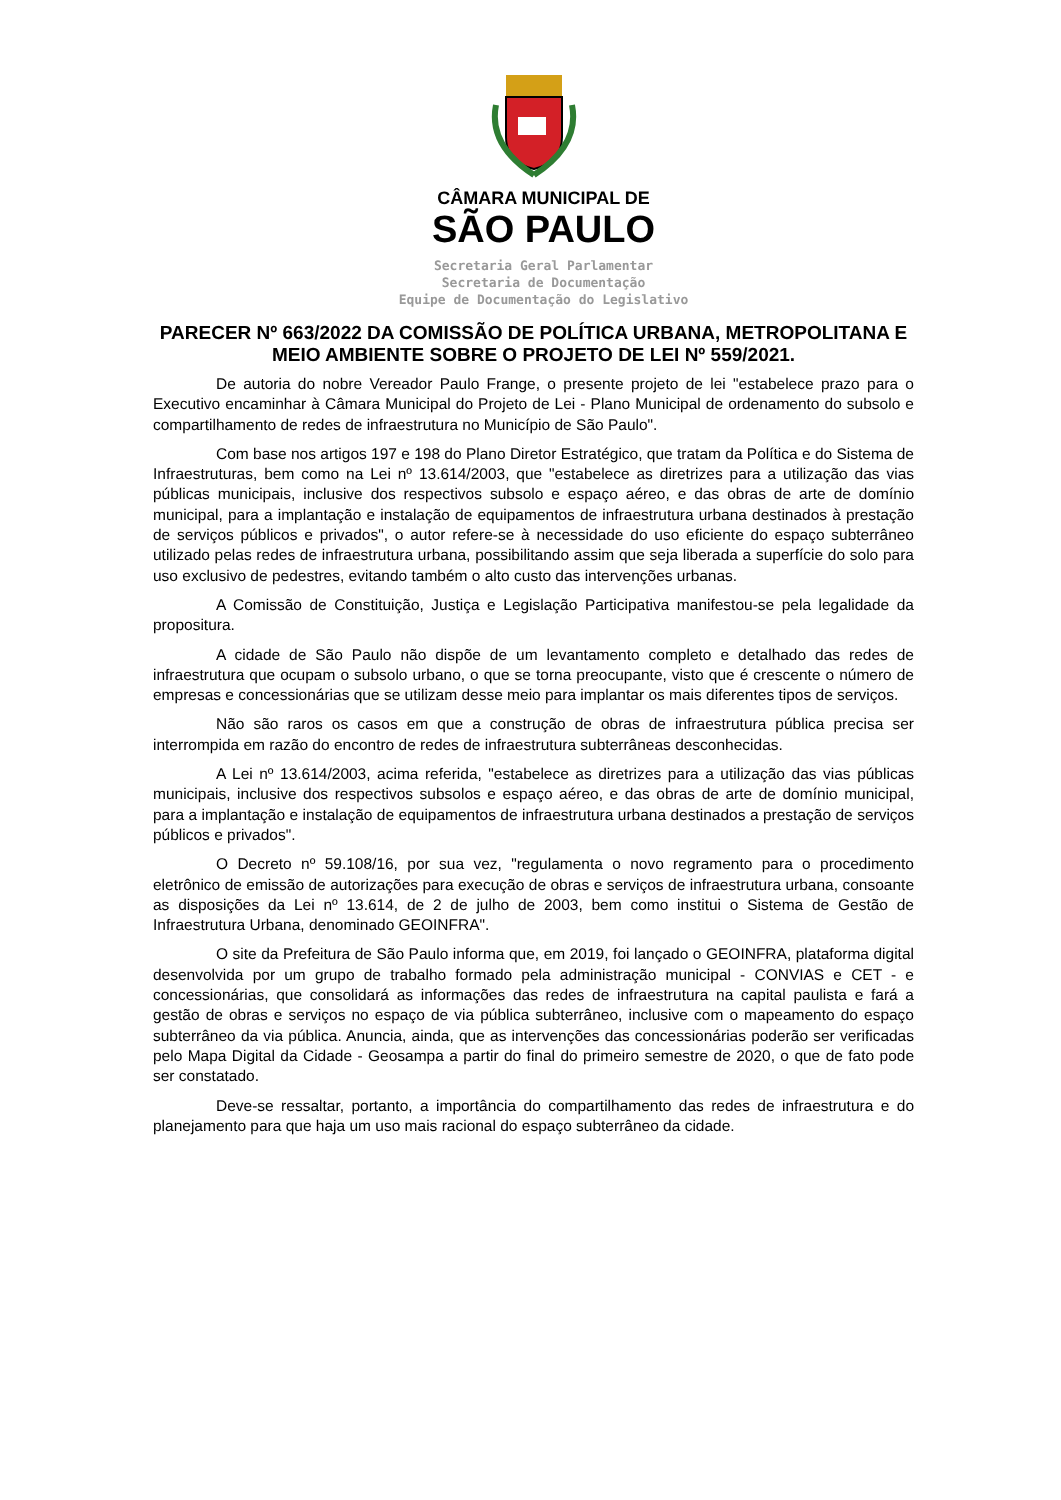CÂMARA MUNICIPAL DE
SÃO PAULO
Secretaria Geral Parlamentar
Secretaria de Documentação
Equipe de Documentação do Legislativo
PARECER Nº 663/2022 DA COMISSÃO DE POLÍTICA URBANA, METROPOLITANA E MEIO AMBIENTE SOBRE O PROJETO DE LEI Nº 559/2021.
De autoria do nobre Vereador Paulo Frange, o presente projeto de lei "estabelece prazo para o Executivo encaminhar à Câmara Municipal do Projeto de Lei - Plano Municipal de ordenamento do subsolo e compartilhamento de redes de infraestrutura no Município de São Paulo".
Com base nos artigos 197 e 198 do Plano Diretor Estratégico, que tratam da Política e do Sistema de Infraestruturas, bem como na Lei nº 13.614/2003, que "estabelece as diretrizes para a utilização das vias públicas municipais, inclusive dos respectivos subsolo e espaço aéreo, e das obras de arte de domínio municipal, para a implantação e instalação de equipamentos de infraestrutura urbana destinados à prestação de serviços públicos e privados", o autor refere-se à necessidade do uso eficiente do espaço subterrâneo utilizado pelas redes de infraestrutura urbana, possibilitando assim que seja liberada a superfície do solo para uso exclusivo de pedestres, evitando também o alto custo das intervenções urbanas.
A Comissão de Constituição, Justiça e Legislação Participativa manifestou-se pela legalidade da propositura.
A cidade de São Paulo não dispõe de um levantamento completo e detalhado das redes de infraestrutura que ocupam o subsolo urbano, o que se torna preocupante, visto que é crescente o número de empresas e concessionárias que se utilizam desse meio para implantar os mais diferentes tipos de serviços.
Não são raros os casos em que a construção de obras de infraestrutura pública precisa ser interrompida em razão do encontro de redes de infraestrutura subterrâneas desconhecidas.
A Lei nº 13.614/2003, acima referida, "estabelece as diretrizes para a utilização das vias públicas municipais, inclusive dos respectivos subsolos e espaço aéreo, e das obras de arte de domínio municipal, para a implantação e instalação de equipamentos de infraestrutura urbana destinados a prestação de serviços públicos e privados".
O Decreto nº 59.108/16, por sua vez, "regulamenta o novo regramento para o procedimento eletrônico de emissão de autorizações para execução de obras e serviços de infraestrutura urbana, consoante as disposições da Lei nº 13.614, de 2 de julho de 2003, bem como institui o Sistema de Gestão de Infraestrutura Urbana, denominado GEOINFRA".
O site da Prefeitura de São Paulo informa que, em 2019, foi lançado o GEOINFRA, plataforma digital desenvolvida por um grupo de trabalho formado pela administração municipal - CONVIAS e CET - e concessionárias, que consolidará as informações das redes de infraestrutura na capital paulista e fará a gestão de obras e serviços no espaço de via pública subterrâneo, inclusive com o mapeamento do espaço subterrâneo da via pública. Anuncia, ainda, que as intervenções das concessionárias poderão ser verificadas pelo Mapa Digital da Cidade - Geosampa a partir do final do primeiro semestre de 2020, o que de fato pode ser constatado.
Deve-se ressaltar, portanto, a importância do compartilhamento das redes de infraestrutura e do planejamento para que haja um uso mais racional do espaço subterrâneo da cidade.